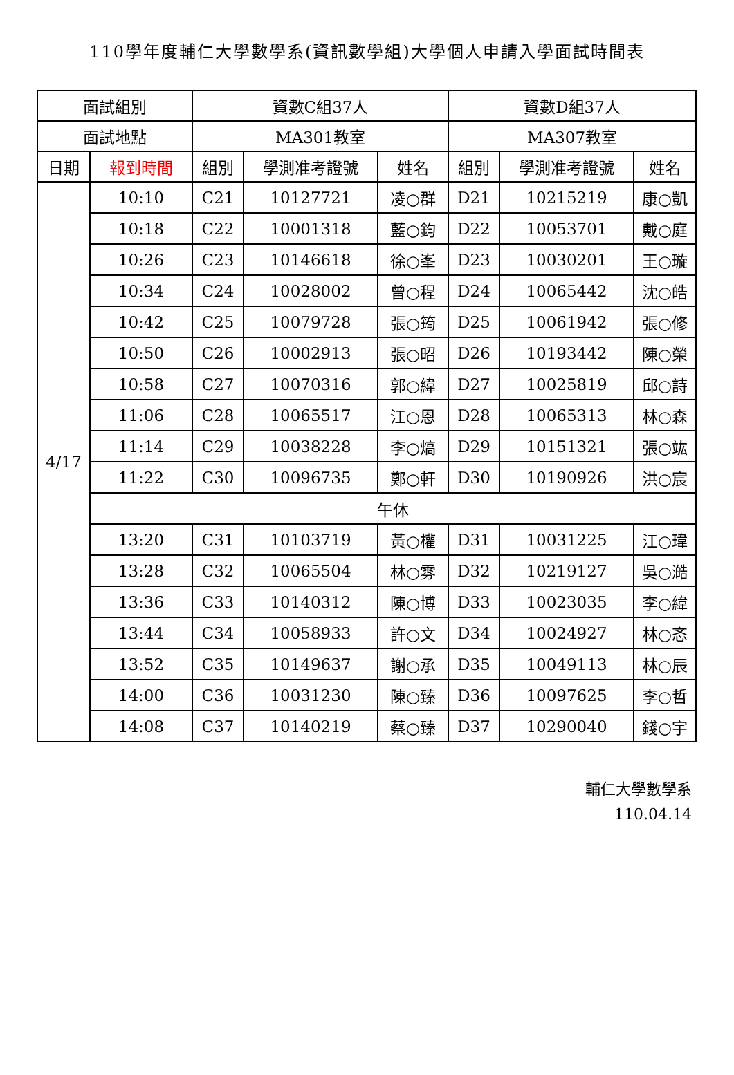110學年度輔仁大學數學系(資訊數學組)大學個人申請入學面試時間表
| 面試組別 | | 資數C組37人 | | | 資數D組37人 | | |
| --- | --- | --- | --- | --- | --- | --- | --- |
| 面試地點 | | MA301教室 | | | MA307教室 | | |
| 日期 | 報到時間 | 組別 | 學測准考證號 | 姓名 | 組別 | 學測准考證號 | 姓名 |
| 4/17 | 10:10 | C21 | 10127721 | 凌○群 | D21 | 10215219 | 康○凱 |
| | 10:18 | C22 | 10001318 | 藍○鈞 | D22 | 10053701 | 戴○庭 |
| | 10:26 | C23 | 10146618 | 徐○峯 | D23 | 10030201 | 王○璇 |
| | 10:34 | C24 | 10028002 | 曾○程 | D24 | 10065442 | 沈○皓 |
| | 10:42 | C25 | 10079728 | 張○筠 | D25 | 10061942 | 張○修 |
| | 10:50 | C26 | 10002913 | 張○昭 | D26 | 10193442 | 陳○榮 |
| | 10:58 | C27 | 10070316 | 郭○緯 | D27 | 10025819 | 邱○詩 |
| | 11:06 | C28 | 10065517 | 江○恩 | D28 | 10065313 | 林○森 |
| | 11:14 | C29 | 10038228 | 李○熇 | D29 | 10151321 | 張○竑 |
| | 11:22 | C30 | 10096735 | 鄭○軒 | D30 | 10190926 | 洪○宸 |
| | 午休 | | | | | | |
| | 13:20 | C31 | 10103719 | 黃○權 | D31 | 10031225 | 江○瑋 |
| | 13:28 | C32 | 10065504 | 林○雰 | D32 | 10219127 | 吳○澔 |
| | 13:36 | C33 | 10140312 | 陳○博 | D33 | 10023035 | 李○緯 |
| | 13:44 | C34 | 10058933 | 許○文 | D34 | 10024927 | 林○忞 |
| | 13:52 | C35 | 10149637 | 謝○承 | D35 | 10049113 | 林○辰 |
| | 14:00 | C36 | 10031230 | 陳○臻 | D36 | 10097625 | 李○哲 |
| | 14:08 | C37 | 10140219 | 蔡○臻 | D37 | 10290040 | 錢○宇 |
輔仁大學數學系
110.04.14